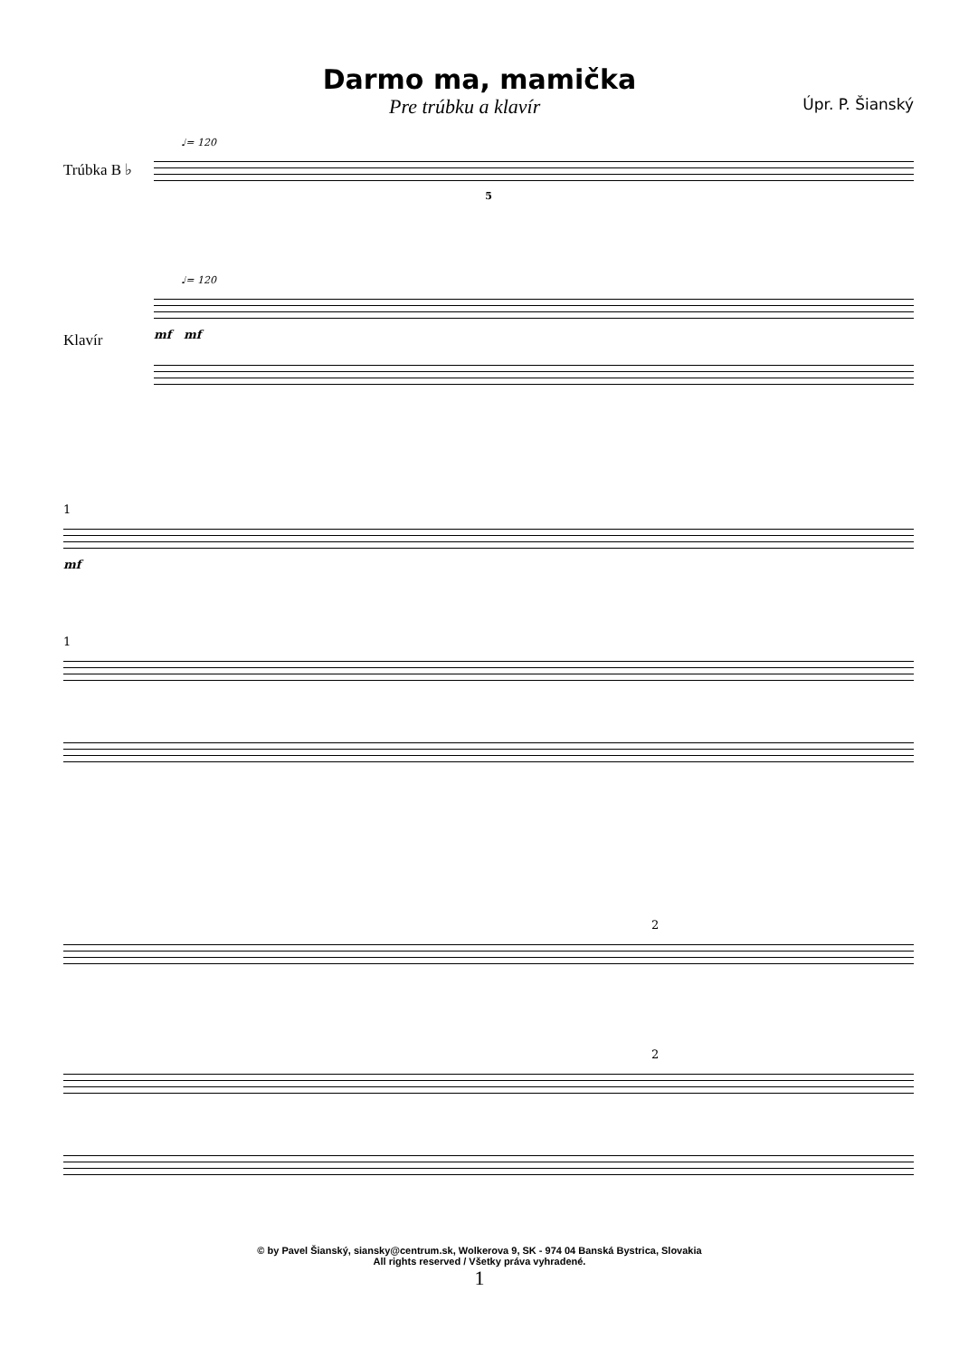Darmo ma, mamička
Pre trúbku a klavír Úpr. P. Šianský
♩= 120
Trúbka B ♭
5
♩= 120
Klavír
mf mf
1
mf
1
2
2
© by Pavel Šianský, siansky@centrum.sk, Wolkerova 9, SK - 974 04 Banská Bystrica, Slovakia
All rights reserved / Všetky práva vyhradené.
1